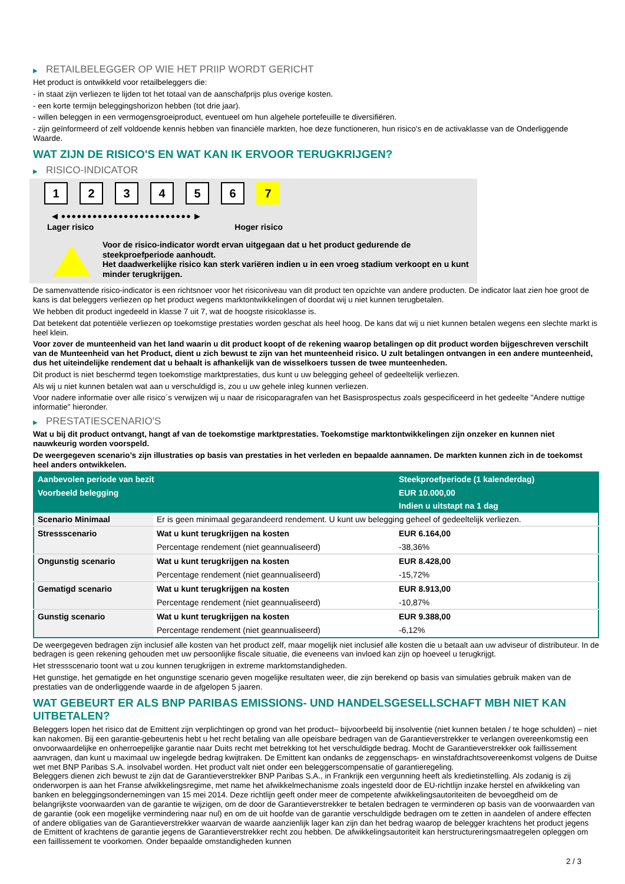▶ RETAILBELEGGER OP WIE HET PRIIP WORDT GERICHT
Het product is ontwikkeld voor retailbeleggers die:
- in staat zijn verliezen te lijden tot het totaal van de aanschafprijs plus overige kosten.
- een korte termijn beleggingshorizon hebben (tot drie jaar).
- willen beleggen in een vermogensgroeiproduct, eventueel om hun algehele portefeuille te diversifiëren.
- zijn geïnformeerd of zelf voldoende kennis hebben van financiële markten, hoe deze functioneren, hun risico's en de activaklasse van de Onderliggende Waarde.
WAT ZIJN DE RISICO'S EN WAT KAN IK ERVOOR TERUGKRIJGEN?
▶ RISICO-INDICATOR
1 2 3 4 5 6 7
◀ ●●●●●●●●●●●●●●●●●●●●●●●●● ▶
Lager risico Hoger risico
Voor de risico-indicator wordt ervan uitgegaan dat u het product gedurende de steekproefperiode aanhoudt.
Het daadwerkelijke risico kan sterk variëren indien u in een vroeg stadium verkoopt en u kunt minder terugkrijgen.
De samenvattende risico-indicator is een richtsnoer voor het risiconiveau van dit product ten opzichte van andere producten. De indicator laat zien hoe groot de kans is dat beleggers verliezen op het product wegens marktontwikkelingen of doordat wij u niet kunnen terugbetalen.
We hebben dit product ingedeeld in klasse 7 uit 7, wat de hoogste risicoklasse is.
Dat betekent dat potentiële verliezen op toekomstige prestaties worden geschat als heel hoog. De kans dat wij u niet kunnen betalen wegens een slechte markt is heel klein.
Voor zover de munteenheid van het land waarin u dit product koopt of de rekening waarop betalingen op dit product worden bijgeschreven verschilt van de Munteenheid van het Product, dient u zich bewust te zijn van het munteenheid risico. U zult betalingen ontvangen in een andere munteenheid, dus het uiteindelijke rendement dat u behaalt is afhankelijk van de wisselkoers tussen de twee munteenheden.
Dit product is niet beschermd tegen toekomstige marktprestaties, dus kunt u uw belegging geheel of gedeeltelijk verliezen.
Als wij u niet kunnen betalen wat aan u verschuldigd is, zou u uw gehele inleg kunnen verliezen.
Voor nadere informatie over alle risico´s verwijzen wij u naar de risicoparagrafen van het Basisprospectus zoals gespecificeerd in het gedeelte "Andere nuttige informatie" hieronder.
▶ PRESTATIESCENARIO'S
Wat u bij dit product ontvangt, hangt af van de toekomstige marktprestaties. Toekomstige marktontwikkelingen zijn onzeker en kunnen niet nauwkeurig worden voorspeld.
De weergegeven scenario’s zijn illustraties op basis van prestaties in het verleden en bepaalde aannamen. De markten kunnen zich in de toekomst heel anders ontwikkelen.
| Aanbevolen periode van bezit | | Steekproefperiode (1 kalenderdag) |
| --- | --- | --- |
| Voorbeeld belegging | | EUR 10.000,00 |
| | | Indien u uitstapt na 1 dag |
| Scenario Minimaal | Er is geen minimaal gegarandeerd rendement. U kunt uw belegging geheel of gedeeltelijk verliezen. | |
| Stressscenario | Wat u kunt terugkrijgen na kosten | EUR 6.164,00 |
| | Percentage rendement (niet geannualiseerd) | -38,36% |
| Ongunstig scenario | Wat u kunt terugkrijgen na kosten | EUR 8.428,00 |
| | Percentage rendement (niet geannualiseerd) | -15,72% |
| Gematigd scenario | Wat u kunt terugkrijgen na kosten | EUR 8.913,00 |
| | Percentage rendement (niet geannualiseerd) | -10,87% |
| Gunstig scenario | Wat u kunt terugkrijgen na kosten | EUR 9.388,00 |
| | Percentage rendement (niet geannualiseerd) | -6,12% |
De weergegeven bedragen zijn inclusief alle kosten van het product zelf, maar mogelijk niet inclusief alle kosten die u betaalt aan uw adviseur of distributeur. In de bedragen is geen rekening gehouden met uw persoonlijke fiscale situatie, die eveneens van invloed kan zijn op hoeveel u terugkrijgt.
Het stressscenario toont wat u zou kunnen terugkrijgen in extreme marktomstandigheden.
Het gunstige, het gematigde en het ongunstige scenario geven mogelijke resultaten weer, die zijn berekend op basis van simulaties gebruik maken van de prestaties van de onderliggende waarde in de afgelopen 5 jaaren.
WAT GEBEURT ER ALS BNP PARIBAS EMISSIONS- UND HANDELSGESELLSCHAFT MBH NIET KAN UITBETALEN?
Beleggers lopen het risico dat de Emittent zijn verplichtingen op grond van het product– bijvoorbeeld bij insolventie (niet kunnen betalen / te hoge schulden) – niet kan nakomen. Bij een garantie-gebeurtenis hebt u het recht betaling van alle opeisbare bedragen van de Garantieverstrekker te verlangen overeenkomstig een onvoorwaardelijke en onherroepelijke garantie naar Duits recht met betrekking tot het verschuldigde bedrag. Mocht de Garantieverstrekker ook faillissement aanvragen, dan kunt u maximaal uw ingelegde bedrag kwijtraken. De Emittent kan ondanks de zeggenschaps- en winstafdrachtsovereenkomst volgens de Duitse wet met BNP Paribas S.A. insolvabel worden. Het product valt niet onder een beleggerscompensatie of garantieregeling.
Beleggers dienen zich bewust te zijn dat de Garantieverstrekker BNP Paribas S.A., in Frankrijk een vergunning heeft als kredietinstelling. Als zodanig is zij onderworpen is aan het Franse afwikkelingsregime, met name het afwikkelmechanisme zoals ingesteld door de EU-richtlijn inzake herstel en afwikkeling van banken en beleggingsondernemingen van 15 mei 2014. Deze richtlijn geeft onder meer de competente afwikkelingsautoriteiten de bevoegdheid om de belangrijkste voorwaarden van de garantie te wijzigen, om de door de Garantieverstrekker te betalen bedragen te verminderen op basis van de voorwaarden van de garantie (ook een mogelijke vermindering naar nul) en om de uit hoofde van de garantie verschuldigde bedragen om te zetten in aandelen of andere effecten of andere obligaties van de Garantieverstrekker waarvan de waarde aanzienlijk lager kan zijn dan het bedrag waarop de belegger krachtens het product jegens de Emittent of krachtens de garantie jegens de Garantieverstrekker recht zou hebben. De afwikkelingsautoriteit kan herstructureringsmaatregelen opleggen om een faillissement te voorkomen. Onder bepaalde omstandigheden kunnen
2 / 3